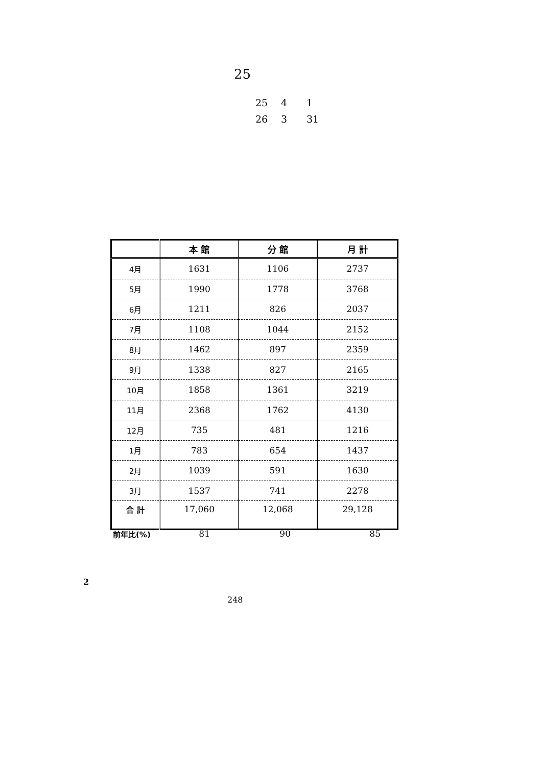25
25 4 1
26 3 31
| | 本 館 | 分 館 | 月 計 |
| --- | --- | --- | --- |
| 4月 | 1631 | 1106 | 2737 |
| 5月 | 1990 | 1778 | 3768 |
| 6月 | 1211 | 826 | 2037 |
| 7月 | 1108 | 1044 | 2152 |
| 8月 | 1462 | 897 | 2359 |
| 9月 | 1338 | 827 | 2165 |
| 10月 | 1858 | 1361 | 3219 |
| 11月 | 2368 | 1762 | 4130 |
| 12月 | 735 | 481 | 1216 |
| 1月 | 783 | 654 | 1437 |
| 2月 | 1039 | 591 | 1630 |
| 3月 | 1537 | 741 | 2278 |
| 合 計 | 17,060 | 12,068 | 29,128 |
前年比(%) 81 90 85
2
248